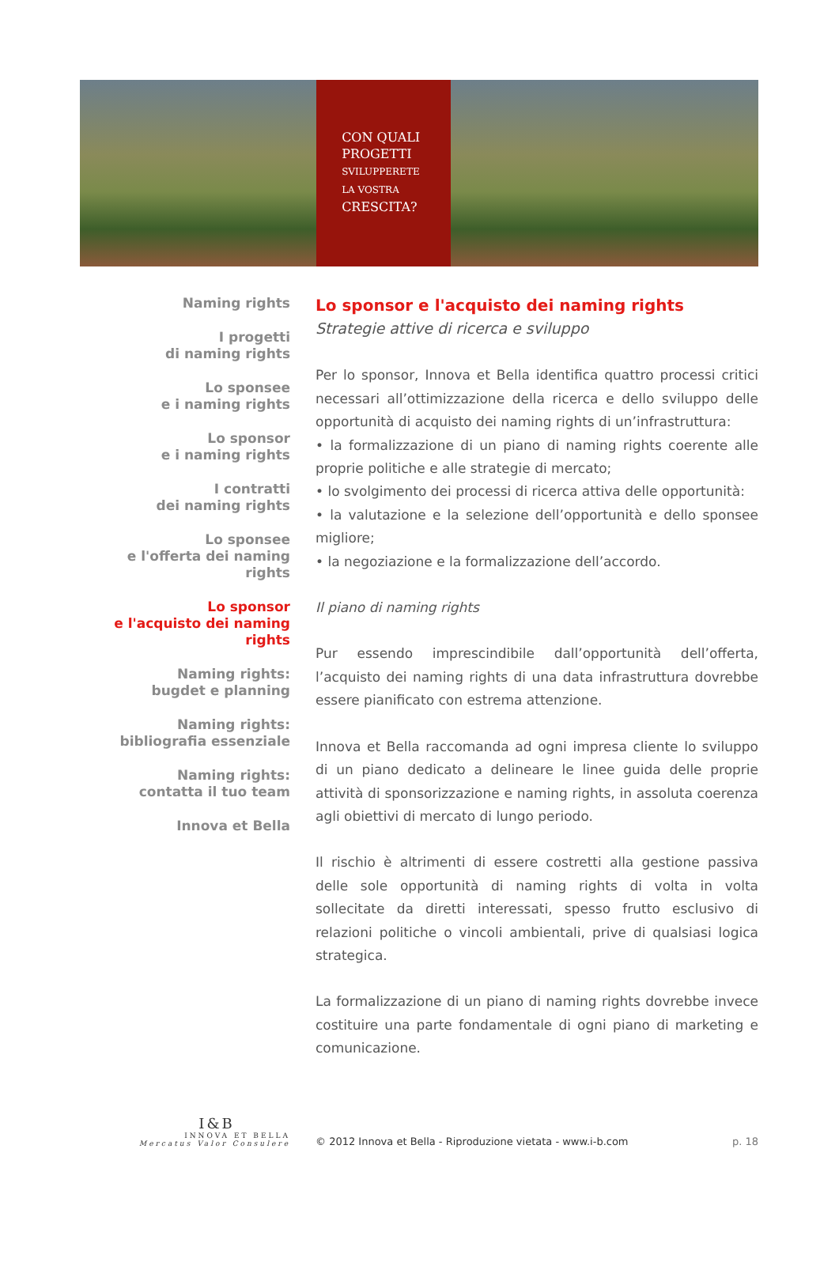CON QUALI
PROGETTI
SVILUPPERETE
LA VOSTRA
CRESCITA?
Naming rights
I progetti
di naming rights
Lo sponsee
e i naming rights
Lo sponsor
e i naming rights
I contratti
dei naming rights
Lo sponsee
e l'offerta dei naming rights
Lo sponsor
e l'acquisto dei naming rights
Naming rights:
bugdet e planning
Naming rights:
bibliografia essenziale
Naming rights:
contatta il tuo team
Innova et Bella
Lo sponsor e l'acquisto dei naming rights
Strategie attive di ricerca e sviluppo
Per lo sponsor, Innova et Bella identifica quattro processi critici necessari all’ottimizzazione della ricerca e dello sviluppo delle opportunità di acquisto dei naming rights di un’infrastruttura:
• la formalizzazione di un piano di naming rights coerente alle proprie politiche e alle strategie di mercato;
• lo svolgimento dei processi di ricerca attiva delle opportunità:
• la valutazione e la selezione dell’opportunità e dello sponsee migliore;
• la negoziazione e la formalizzazione dell’accordo.
Il piano di naming rights
Pur essendo imprescindibile dall’opportunità dell’offerta, l’acquisto dei naming rights di una data infrastruttura dovrebbe essere pianificato con estrema attenzione.
Innova et Bella raccomanda ad ogni impresa cliente lo sviluppo di un piano dedicato a delineare le linee guida delle proprie attività di sponsorizzazione e naming rights, in assoluta coerenza agli obiettivi di mercato di lungo periodo.
Il rischio è altrimenti di essere costretti alla gestione passiva delle sole opportunità di naming rights di volta in volta sollecitate da diretti interessati, spesso frutto esclusivo di relazioni politiche o vincoli ambientali, prive di qualsiasi logica strategica.
La formalizzazione di un piano di naming rights dovrebbe invece costituire una parte fondamentale di ogni piano di marketing e comunicazione.
I&B
INNOVA ET BELLA
Mercatus Valor Consulere
© 2012 Innova et Bella - Riproduzione vietata - www.i-b.com
p. 18